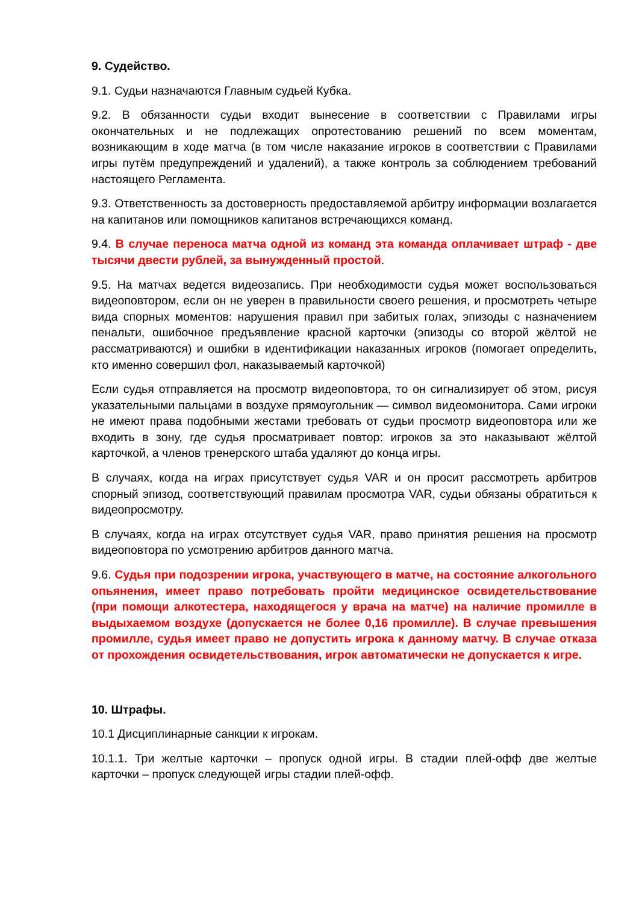9. Судейство.
9.1. Судьи назначаются Главным судьей Кубка.
9.2. В обязанности судьи входит вынесение в соответствии с Правилами игры окончательных и не подлежащих опротестованию решений по всем моментам, возникающим в ходе матча (в том числе наказание игроков в соответствии с Правилами игры путём предупреждений и удалений), а также контроль за соблюдением требований настоящего Регламента.
9.3. Ответственность за достоверность предоставляемой арбитру информации возлагается на капитанов или помощников капитанов встречающихся команд.
9.4. В случае переноса матча одной из команд эта команда оплачивает штраф - две тысячи двести рублей, за вынужденный простой.
9.5. На матчах ведется видеозапись. При необходимости судья может воспользоваться видеоповтором, если он не уверен в правильности своего решения, и просмотреть четыре вида спорных моментов: нарушения правил при забитых голах, эпизоды с назначением пенальти, ошибочное предъявление красной карточки (эпизоды со второй жёлтой не рассматриваются) и ошибки в идентификации наказанных игроков (помогает определить, кто именно совершил фол, наказываемый карточкой)
Если судья отправляется на просмотр видеоповтора, то он сигнализирует об этом, рисуя указательными пальцами в воздухе прямоугольник — символ видеомонитора. Сами игроки не имеют права подобными жестами требовать от судьи просмотр видеоповтора или же входить в зону, где судья просматривает повтор: игроков за это наказывают жёлтой карточкой, а членов тренерского штаба удаляют до конца игры.
В случаях, когда на играх присутствует судья VAR и он просит рассмотреть арбитров спорный эпизод, соответствующий правилам просмотра VAR, судьи обязаны обратиться к видеопросмотру.
В случаях, когда на играх отсутствует судья VAR, право принятия решения на просмотр видеоповтора по усмотрению арбитров данного матча.
9.6. Судья при подозрении игрока, участвующего в матче, на состояние алкогольного опьянения, имеет право потребовать пройти медицинское освидетельствование (при помощи алкотестера, находящегося у врача на матче) на наличие промилле в выдыхаемом воздухе (допускается не более 0,16 промилле). В случае превышения промилле, судья имеет право не допустить игрока к данному матчу. В случае отказа от прохождения освидетельствования, игрок автоматически не допускается к игре.
10. Штрафы.
10.1 Дисциплинарные санкции к игрокам.
10.1.1. Три желтые карточки – пропуск одной игры. В стадии плей-офф две желтые карточки – пропуск следующей игры стадии плей-офф.